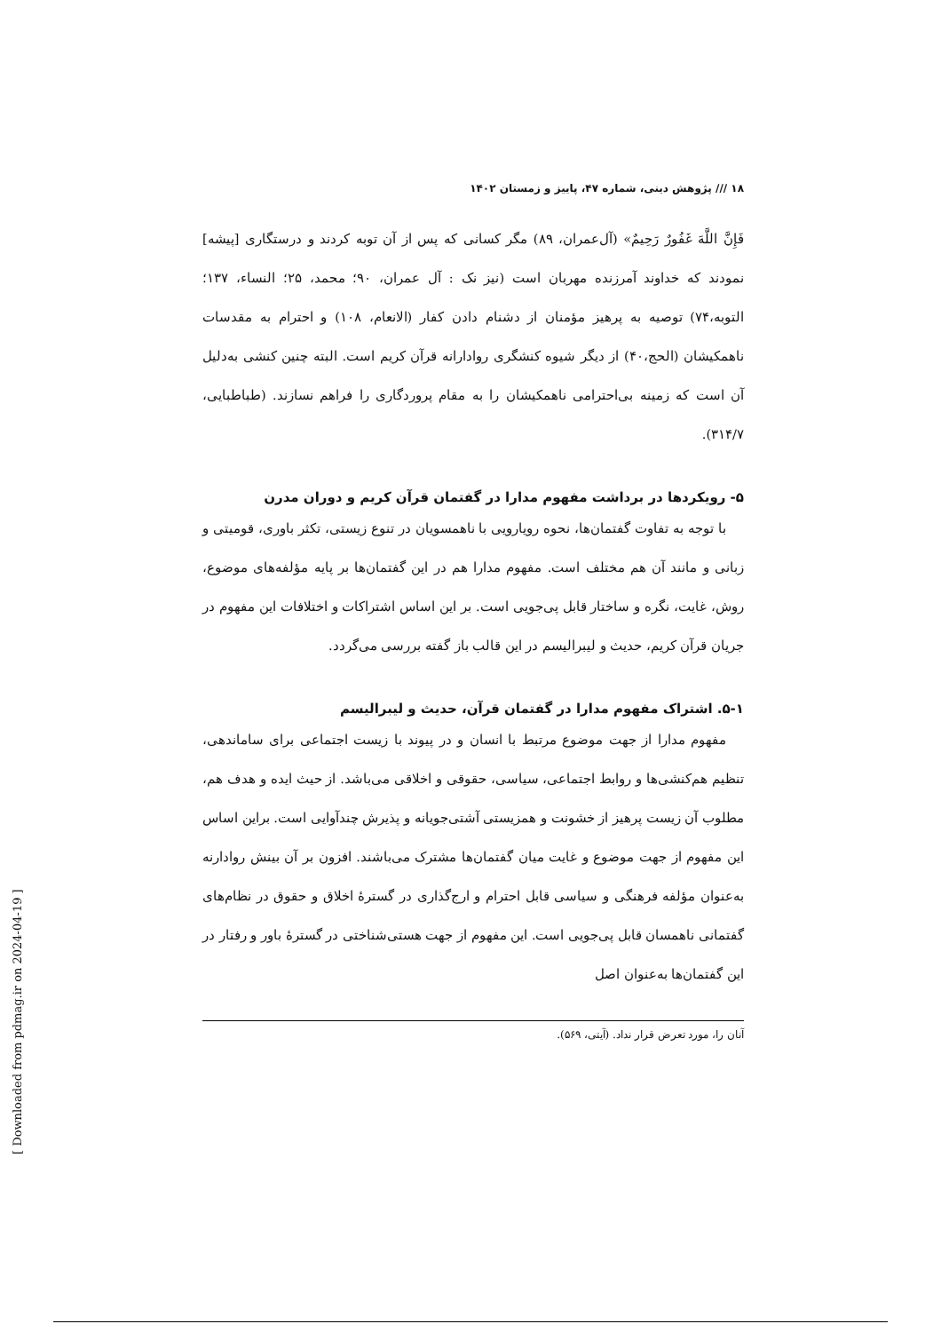۱۸ /// پژوهش دینی، شماره ۴۷، پاییز و زمستان ۱۴۰۲
فَإِنَّ اللَّهَ غَفُورٌ رَحِيمٌ» (آل‌عمران، ۸۹) مگر کسانی که پس از آن توبه کردند و درستگاری [پیشه] نمودند که خداوند آمرزنده مهربان است (نیز نک : آل عمران، ۹۰؛ محمد، ۲۵؛ النساء، ۱۳۷؛ التوبه،۷۴) توصیه به پرهیز مؤمنان از دشنام دادن کفار (الانعام، ۱۰۸) و احترام به مقدسات ناهمکیشان (الحج،۴۰) از دیگر شیوه کنشگری روادارانه قرآن کریم است. البته چنین کنشی به‌دلیل آن است که زمینه بی‌احترامی ناهمکیشان را به مقام پروردگاری را فراهم نسازند. (طباطبایی، ۳۱۴/۷).
۵- رویکردها در برداشت مفهوم مدارا در گفتمان قرآن کریم و دوران مدرن
با توجه به تفاوت گفتمان‌ها، نحوه رویارویی با ناهمسویان در تنوع زیستی، تکثر باوری، قومیتی و زبانی و مانند آن هم مختلف است. مفهوم مدارا هم در این گفتمان‌ها بر پایه مؤلفه‌های موضوع، روش، غایت، نگره و ساختار قابل پی‌جویی است. بر این اساس اشتراکات و اختلافات این مفهوم در جریان قرآن کریم، حدیث و لیبرالیسم در این قالب باز گفته بررسی می‌گردد.
۵-۱. اشتراک مفهوم مدارا در گفتمان قرآن، حدیث و لیبرالیسم
مفهوم مدارا از جهت موضوع مرتبط با انسان و در پیوند با زیست اجتماعی برای ساماندهی، تنظیم هم‌کنشی‌ها و روابط اجتماعی، سیاسی، حقوقی و اخلاقی می‌باشد. از حیث ایده و هدف هم، مطلوب آن زیست پرهیز از خشونت و همزیستی آشتی‌جویانه و پذیرش چندآوایی است. براین اساس این مفهوم از جهت موضوع و غایت میان گفتمان‌ها مشترک می‌باشند. افزون بر آن بینش روادارنه به‌عنوان مؤلفه فرهنگی و سیاسی قابل احترام و ارج‌گذاری در گسترهٔ اخلاق و حقوق در نظام‌های گفتمانی ناهمسان قابل پی‌جویی است. این مفهوم از جهت هستی‌شناختی در گسترهٔ باور و رفتار در این گفتمان‌ها به‌عنوان اصل
آنان را، مورد تعرض قرار نداد. (آیتی، ۵۶۹).
[ Downloaded from pdmag.ir on 2024-04-19 ]